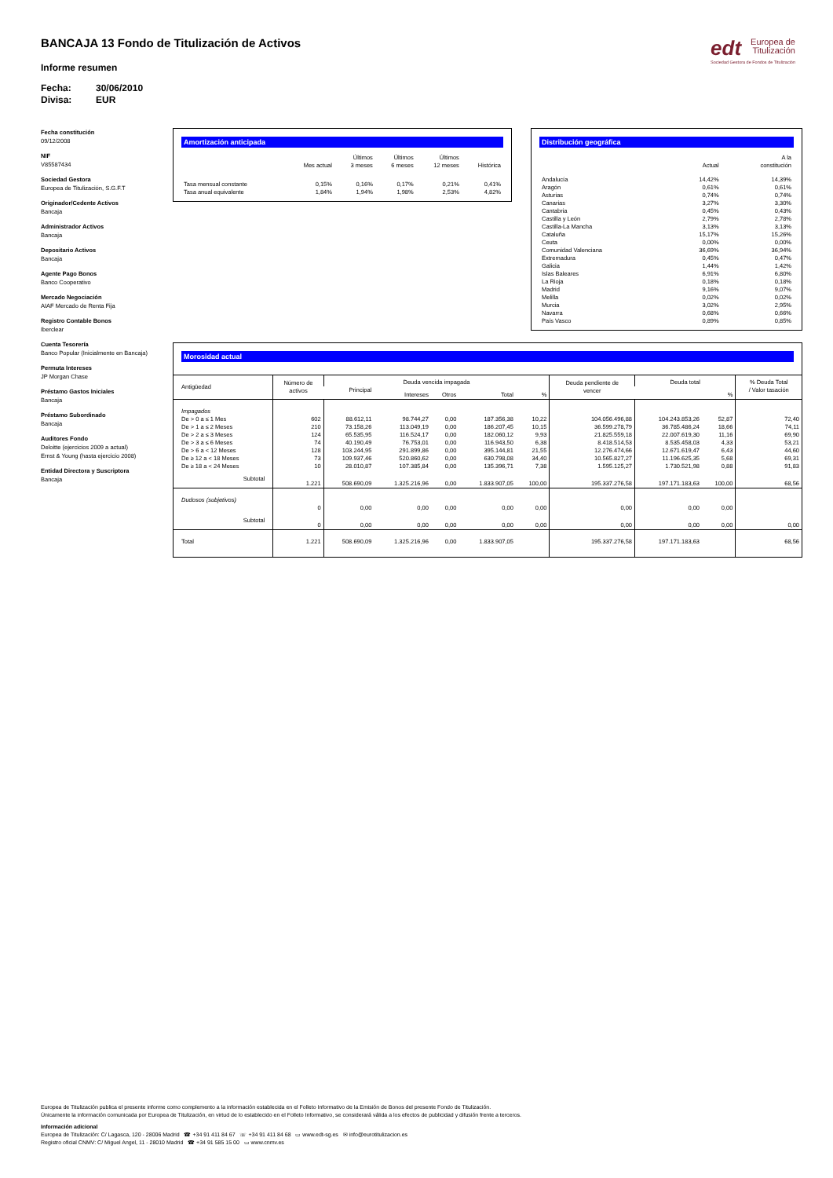edt Europea de
Titulización
Sociedad Gestora de Fondos de Titulización
BANCAJA 13 Fondo de Titulización de Activos
Informe resumen
Fecha: 30/06/2010
Divisa: EUR
Fecha constitución
09/12/2008
NIF
V85587434
Sociedad Gestora
Europea de Titulización, S.G.F.T
Originador/Cedente Activos
Bancaja
Administrador Activos
Bancaja
Depositario Activos
Bancaja
Agente Pago Bonos
Banco Cooperativo
Mercado Negociación
AIAF Mercado de Renta Fija
Registro Contable Bonos
Iberclear
Cuenta Tesorería
Banco Popular (Inicialmente en Bancaja)
Permuta Intereses
JP Morgan Chase
Préstamo Gastos Iniciales
Bancaja
Préstamo Subordinado
Bancaja
Auditores Fondo
Deloitte (ejercicios 2009 a actual)
Ernst & Young (hasta ejercicio 2008)
Entidad Directora y Suscriptora
Bancaja
Amortización anticipada
| | Mes actual | Últimos 3 meses | Últimos 6 meses | Últimos 12 meses | Histórica |
| --- | --- | --- | --- | --- | --- |
| Tasa mensual constante | 0,15% | 0,16% | 0,17% | 0,21% | 0,41% |
| Tasa anual equivalente | 1,84% | 1,94% | 1,98% | 2,53% | 4,82% |
Distribución geográfica
| | Actual | A la constitución |
| --- | --- | --- |
| Andalucía | 14,42% | 14,39% |
| Aragón | 0,61% | 0,61% |
| Asturias | 0,74% | 0,74% |
| Canarias | 3,27% | 3,30% |
| Cantabria | 0,45% | 0,43% |
| Castilla y León | 2,79% | 2,78% |
| Castilla-La Mancha | 3,13% | 3,13% |
| Cataluña | 15,17% | 15,26% |
| Ceuta | 0,00% | 0,00% |
| Comunidad Valenciana | 36,69% | 36,94% |
| Extremadura | 0,45% | 0,47% |
| Galicia | 1,44% | 1,42% |
| Islas Baleares | 6,91% | 6,80% |
| La Rioja | 0,18% | 0,18% |
| Madrid | 9,16% | 9,07% |
| Melilla | 0,02% | 0,02% |
| Murcia | 3,02% | 2,95% |
| Navarra | 0,68% | 0,66% |
| País Vasco | 0,89% | 0,85% |
Morosidad actual
| Antigüedad | Número de activos | Deuda vencida impagada | | | | | Deuda pendiente de vencer | Deuda total | | % Deuda Total / Valor tasación |
| --- | --- | --- | --- | --- | --- | --- | --- | --- | --- | --- |
| | | Principal | Intereses | Otros | Total | % | | | % | |
| Impagados | | | | | | | | | | |
| De > 0 a ≤ 1 Mes | 602 | 88.612,11 | 98.744,27 | 0,00 | 187.356,38 | 10,22 | 104.056.496,88 | 104.243.853,26 | 52,87 | 72,40 |
| De > 1 a ≤ 2 Meses | 210 | 73.158,26 | 113.049,19 | 0,00 | 186.207,45 | 10,15 | 36.599.278,79 | 36.785.486,24 | 18,66 | 74,11 |
| De > 2 a ≤ 3 Meses | 124 | 65.535,95 | 116.524,17 | 0,00 | 182.060,12 | 9,93 | 21.825.559,18 | 22.007.619,30 | 11,16 | 69,90 |
| De > 3 a ≤ 6 Meses | 74 | 40.190,49 | 76.753,01 | 0,00 | 116.943,50 | 6,38 | 8.418.514,53 | 8.535.458,03 | 4,33 | 53,21 |
| De > 6 a < 12 Meses | 128 | 103.244,95 | 291.899,86 | 0,00 | 395.144,81 | 21,55 | 12.276.474,66 | 12.671.619,47 | 6,43 | 44,60 |
| De ≥ 12 a < 18 Meses | 73 | 109.937,46 | 520.860,62 | 0,00 | 630.798,08 | 34,40 | 10.565.827,27 | 11.196.625,35 | 5,68 | 69,31 |
| De ≥ 18 a < 24 Meses | 10 | 28.010,87 | 107.385,84 | 0,00 | 135.396,71 | 7,38 | 1.595.125,27 | 1.730.521,98 | 0,88 | 91,83 |
| Subtotal | 1.221 | 508.690,09 | 1.325.216,96 | 0,00 | 1.833.907,05 | 100,00 | 195.337.276,58 | 197.171.183,63 | 100,00 | 68,56 |
| Dudosos (subjetivos) | | | | | | | | | | |
| | 0 | 0,00 | 0,00 | 0,00 | 0,00 | 0,00 | 0,00 | 0,00 | 0,00 | |
| Subtotal | 0 | 0,00 | 0,00 | 0,00 | 0,00 | 0,00 | 0,00 | 0,00 | 0,00 | 0,00 |
| Total | 1.221 | 508.690,09 | 1.325.216,96 | 0,00 | 1.833.907,05 | | 195.337.276,58 | 197.171.183,63 | | 68,56 |
Europea de Titulización publica el presente informe como complemento a la información establecida en el Folleto Informativo de la Emisión de Bonos del presente Fondo de Titulización.
Únicamente la información comunicada por Europea de Titulización, en virtud de lo establecido en el Folleto Informativo, se considerará válida a los efectos de publicidad y difusión frente a terceros.
Información adicional
Europea de Titulización: C/ Lagasca, 120 - 28006 Madrid ☎ +34 91 411 84 67 ☏ +34 91 411 84 68 ▭ www.edt-sg.es ✉ info@eurotitulizacion.es
Registro oficial CNMV: C/ Miguel Angel, 11 - 28010 Madrid ☎ +34 91 585 15 00 ▭ www.cnmv.es